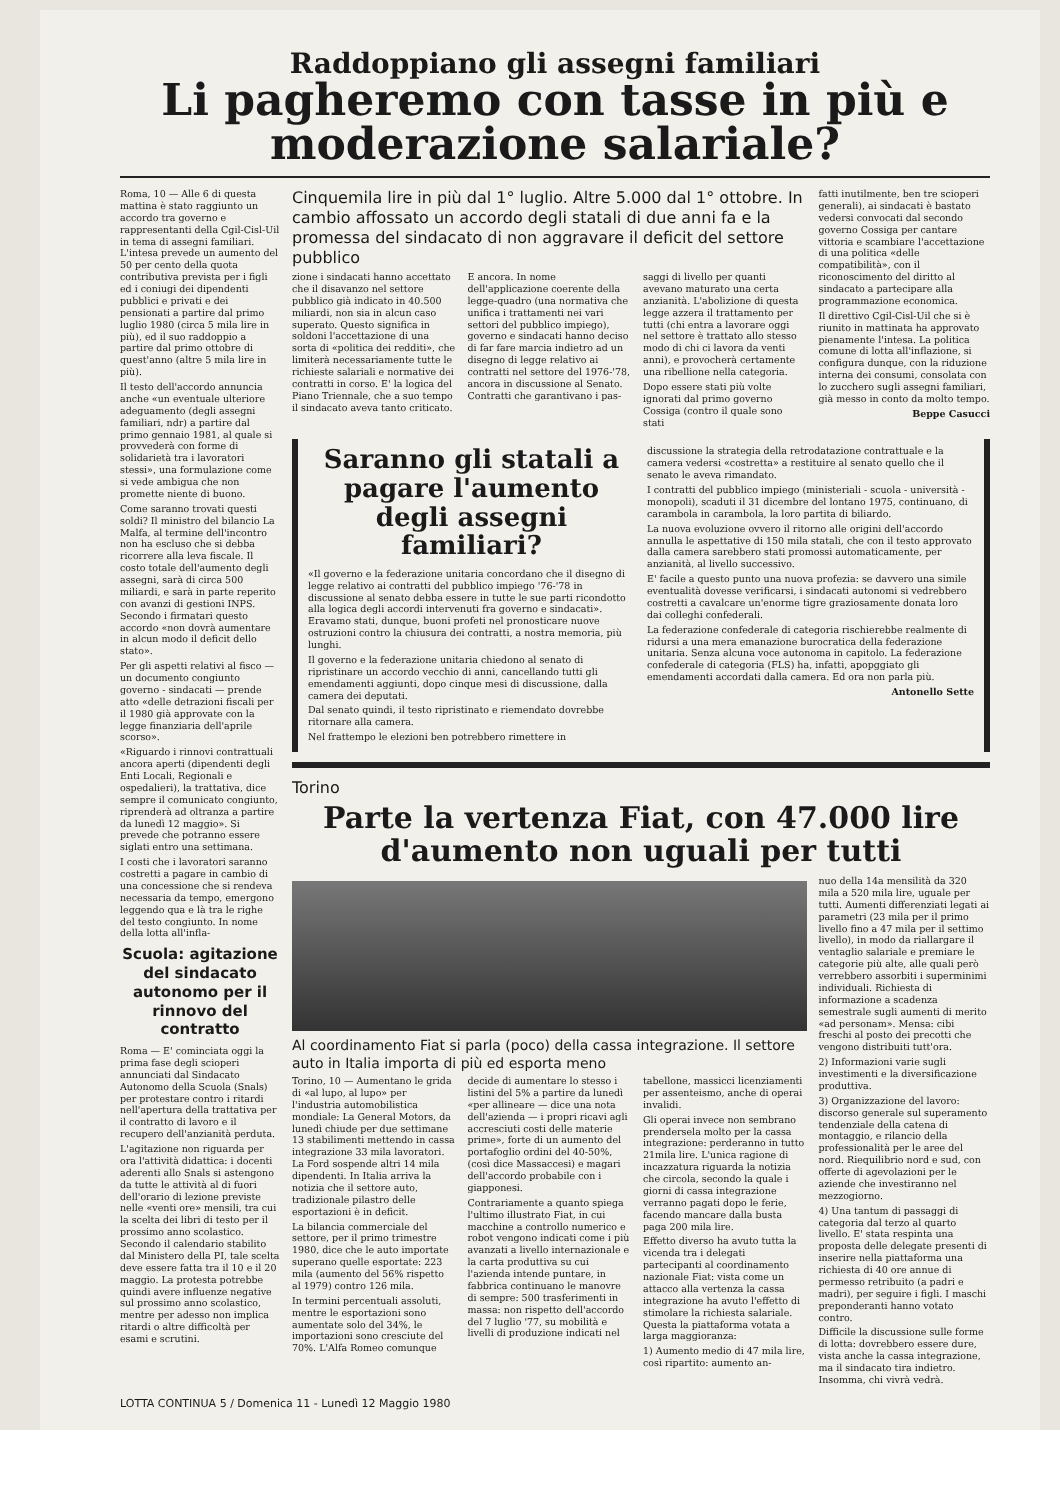Raddoppiano gli assegni familiari
Li pagheremo con tasse in più e moderazione salariale?
Roma, 10 — Alle 6 di questa mattina è stato raggiunto un accordo tra governo e rappresentanti della Cgil-Cisl-Uil in tema di assegni familiari. L'intesa prevede un aumento del 50 per cento della quota contributiva prevista per i figli ed i coniugi dei dipendenti pubblici e privati e dei pensionati a partire dal primo luglio 1980 (circa 5 mila lire in più), ed il suo raddoppio a partire dal primo ottobre di quest'anno (altre 5 mila lire in più).
Il testo dell'accordo annuncia anche «un eventuale ulteriore adeguamento (degli assegni familiari, ndr) a partire dal primo gennaio 1981, al quale si provvederà con forme di solidarietà tra i lavoratori stessi», una formulazione come si vede ambigua che non promette niente di buono.
Come saranno trovati questi soldi? Il ministro del bilancio La Malfa, al termine dell'incontro non ha escluso che si debba ricorrere alla leva fiscale. Il costo totale dell'aumento degli assegni, sarà di circa 500 miliardi, e sarà in parte reperito con avanzi di gestioni INPS. Secondo i firmatari questo accordo «non dovrà aumentare in alcun modo il deficit dello stato».
Per gli aspetti relativi al fisco — un documento congiunto governo - sindacati — prende atto «delle detrazioni fiscali per il 1980 già approvate con la legge finanziaria dell'aprile scorso».
«Riguardo i rinnovi contrattuali ancora aperti (dipendenti degli Enti Locali, Regionali e ospedalieri), la trattativa, dice sempre il comunicato congiunto, riprenderà ad oltranza a partire da lunedì 12 maggio». Si prevede che potranno essere siglati entro una settimana.
I costi che i lavoratori saranno costretti a pagare in cambio di una concessione che si rendeva necessaria da tempo, emergono leggendo qua e là tra le righe del testo congiunto. In nome della lotta all'infla-
Scuola: agitazione del sindacato autonomo per il rinnovo del contratto
Roma — E' cominciata oggi la prima fase degli scioperi annunciati dal Sindacato Autonomo della Scuola (Snals) per protestare contro i ritardi nell'apertura della trattativa per il contratto di lavoro e il recupero dell'anzianità perduta.
L'agitazione non riguarda per ora l'attività didattica: i docenti aderenti allo Snals si astengono da tutte le attività al di fuori dell'orario di lezione previste nelle «venti ore» mensili, tra cui la scelta dei libri di testo per il prossimo anno scolastico. Secondo il calendario stabilito dal Ministero della PI, tale scelta deve essere fatta tra il 10 e il 20 maggio. La protesta potrebbe quindi avere influenze negative sul prossimo anno scolastico, mentre per adesso non implica ritardi o altre difficoltà per esami e scrutini.
Cinquemila lire in più dal 1° luglio. Altre 5.000 dal 1° ottobre. In cambio affossato un accordo degli statali di due anni fa e la promessa del sindacato di non aggravare il deficit del settore pubblico
zione i sindacati hanno accettato che il disavanzo nel settore pubblico già indicato in 40.500 miliardi, non sia in alcun caso superato. Questo significa in soldoni l'accettazione di una sorta di «politica dei redditi», che limiterà necessariamente tutte le richieste salariali e normative dei contratti in corso. E' la logica del Piano Triennale, che a suo tempo il sindacato aveva tanto criticato.
E ancora. In nome dell'applicazione coerente della legge-quadro (una normativa che unifica i trattamenti nei vari settori del pubblico impiego), governo e sindacati hanno deciso di far fare marcia indietro ad un disegno di legge relativo ai contratti nel settore del 1976-'78, ancora in discussione al Senato. Contratti che garantivano i pas-
saggi di livello per quanti avevano maturato una certa anzianità. L'abolizione di questa legge azzera il trattamento per tutti (chi entra a lavorare oggi nel settore è trattato allo stesso modo di chi ci lavora da venti anni), e provocherà certamente una ribellione nella categoria.
Dopo essere stati più volte ignorati dal primo governo Cossiga (contro il quale sono stati
fatti inutilmente, ben tre scioperi generali), ai sindacati è bastato vedersi convocati dal secondo governo Cossiga per cantare vittoria e scambiare l'accettazione di una politica «delle compatibilità», con il riconoscimento del diritto al sindacato a partecipare alla programmazione economica.
Il direttivo Cgil-Cisl-Uil che si è riunito in mattinata ha approvato pienamente l'intesa. La politica comune di lotta all'inflazione, si configura dunque, con la riduzione interna dei consumi, consolata con lo zucchero sugli assegni familiari, già messo in conto da molto tempo.
Beppe Casucci
Saranno gli statali a pagare l'aumento degli assegni familiari?
«Il governo e la federazione unitaria concordano che il disegno di legge relativo ai contratti del pubblico impiego '76-'78 in discussione al senato debba essere in tutte le sue parti ricondotto alla logica degli accordi intervenuti fra governo e sindacati». Eravamo stati, dunque, buoni profeti nel pronosticare nuove ostruzioni contro la chiusura dei contratti, a nostra memoria, più lunghi.
Il governo e la federazione unitaria chiedono al senato di ripristinare un accordo vecchio di anni, cancellando tutti gli emendamenti aggiunti, dopo cinque mesi di discussione, dalla camera dei deputati.
Dal senato quindi, il testo ripristinato e riemendato dovrebbe ritornare alla camera.
Nel frattempo le elezioni ben potrebbero rimettere in
discussione la strategia della retrodatazione contrattuale e la camera vedersi «costretta» a restituire al senato quello che il senato le aveva rimandato.
I contratti del pubblico impiego (ministeriali - scuola - università - monopoli), scaduti il 31 dicembre del lontano 1975, continuano, di carambola in carambola, la loro partita di biliardo.
La nuova evoluzione ovvero il ritorno alle origini dell'accordo annulla le aspettative di 150 mila statali, che con il testo approvato dalla camera sarebbero stati promossi automaticamente, per anzianità, al livello successivo.
E' facile a questo punto una nuova profezia: se davvero una simile eventualità dovesse verificarsi, i sindacati autonomi si vedrebbero costretti a cavalcare un'enorme tigre graziosamente donata loro dai colleghi confederali.
La federazione confederale di categoria rischierebbe realmente di ridursi a una mera emanazione burocratica della federazione unitaria. Senza alcuna voce autonoma in capitolo. La federazione confederale di categoria (FLS) ha, infatti, apopggiato gli emendamenti accordati dalla camera. Ed ora non parla più.
Antonello Sette
Torino
Parte la vertenza Fiat, con 47.000 lire d'aumento non uguali per tutti
Al coordinamento Fiat si parla (poco) della cassa integrazione. Il settore auto in Italia importa di più ed esporta meno
Torino, 10 — Aumentano le grida di «al lupo, al lupo» per l'industria automobilistica mondiale: La General Motors, da lunedì chiude per due settimane 13 stabilimenti mettendo in cassa integrazione 33 mila lavoratori. La Ford sospende altri 14 mila dipendenti. In Italia arriva la notizia che il settore auto, tradizionale pilastro delle esportazioni è in deficit.
La bilancia commerciale del settore, per il primo trimestre 1980, dice che le auto importate superano quelle esportate: 223 mila (aumento del 56% rispetto al 1979) contro 126 mila.
In termini percentuali assoluti, mentre le esportazioni sono aumentate solo del 34%, le importazioni sono cresciute del 70%. L'Alfa Romeo comunque
decide di aumentare lo stesso i listini del 5% a partire da lunedì «per allineare — dice una nota dell'azienda — i propri ricavi agli accresciuti costi delle materie prime», forte di un aumento del portafoglio ordini del 40-50%, (così dice Massaccesi) e magari dell'accordo probabile con i giapponesi.
Contrariamente a quanto spiega l'ultimo illustrato Fiat, in cui macchine a controllo numerico e robot vengono indicati come i più avanzati a livello internazionale e la carta produttiva su cui l'azienda intende puntare, in fabbrica continuano le manovre di sempre: 500 trasferimenti in massa: non rispetto dell'accordo del 7 luglio '77, su mobilità e livelli di produzione indicati nel
tabellone, massicci licenziamenti per assenteismo, anche di operai invalidi.
Gli operai invece non sembrano prendersela molto per la cassa integrazione: perderanno in tutto 21mila lire. L'unica ragione di incazzatura riguarda la notizia che circola, secondo la quale i giorni di cassa integrazione verranno pagati dopo le ferie, facendo mancare dalla busta paga 200 mila lire.
Effetto diverso ha avuto tutta la vicenda tra i delegati partecipanti al coordinamento nazionale Fiat: vista come un attacco alla vertenza la cassa integrazione ha avuto l'effetto di stimolare la richiesta salariale. Questa la piattaforma votata a larga maggioranza:
1) Aumento medio di 47 mila lire, così ripartito: aumento an-
nuo della 14a mensilità da 320 mila a 520 mila lire, uguale per tutti. Aumenti differenziati legati ai parametri (23 mila per il primo livello fino a 47 mila per il settimo livello), in modo da riallargare il ventaglio salariale e premiare le categorie più alte, alle quali però verrebbero assorbiti i superminimi individuali. Richiesta di informazione a scadenza semestrale sugli aumenti di merito «ad personam». Mensa: cibi freschi al posto dei precotti che vengono distribuiti tutt'ora.
2) Informazioni varie sugli investimenti e la diversificazione produttiva.
3) Organizzazione del lavoro: discorso generale sul superamento tendenziale della catena di montaggio, e rilancio della professionalità per le aree del nord. Riequilibrio nord e sud, con offerte di agevolazioni per le aziende che investiranno nel mezzogiorno.
4) Una tantum di passaggi di categoria dal terzo al quarto livello. E' stata respinta una proposta delle delegate presenti di inserire nella piattaforma una richiesta di 40 ore annue di permesso retribuito (a padri e madri), per seguire i figli. I maschi preponderanti hanno votato contro.
Difficile la discussione sulle forme di lotta: dovrebbero essere dure, vista anche la cassa integrazione, ma il sindacato tira indietro. Insomma, chi vivrà vedrà.
LOTTA CONTINUA 5 / Domenica 11 - Lunedì 12 Maggio 1980